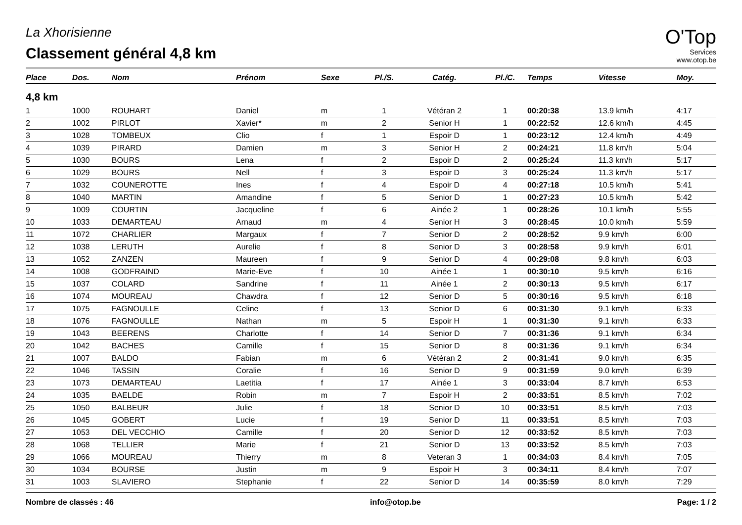La Xhorisienne
Classement général 4,8 km
O'Top
Services
www.otop.be
| Place | Dos. | Nom | Prénom | Sexe | Pl./S. | Catég. | Pl./C. | Temps | Vitesse | Moy. |
| --- | --- | --- | --- | --- | --- | --- | --- | --- | --- | --- |
| 4,8 km | | | | | | | | | | |
| 1 | 1000 | ROUHART | Daniel | m | 1 | Vétéran 2 | 1 | 00:20:38 | 13.9 km/h | 4:17 |
| 2 | 1002 | PIRLOT | Xavier* | m | 2 | Senior H | 1 | 00:22:52 | 12.6 km/h | 4:45 |
| 3 | 1028 | TOMBEUX | Clio | f | 1 | Espoir D | 1 | 00:23:12 | 12.4 km/h | 4:49 |
| 4 | 1039 | PIRARD | Damien | m | 3 | Senior H | 2 | 00:24:21 | 11.8 km/h | 5:04 |
| 5 | 1030 | BOURS | Lena | f | 2 | Espoir D | 2 | 00:25:24 | 11.3 km/h | 5:17 |
| 6 | 1029 | BOURS | Nell | f | 3 | Espoir D | 3 | 00:25:24 | 11.3 km/h | 5:17 |
| 7 | 1032 | COUNEROTTE | Ines | f | 4 | Espoir D | 4 | 00:27:18 | 10.5 km/h | 5:41 |
| 8 | 1040 | MARTIN | Amandine | f | 5 | Senior D | 1 | 00:27:23 | 10.5 km/h | 5:42 |
| 9 | 1009 | COURTIN | Jacqueline | f | 6 | Ainée 2 | 1 | 00:28:26 | 10.1 km/h | 5:55 |
| 10 | 1033 | DEMARTEAU | Arnaud | m | 4 | Senior H | 3 | 00:28:45 | 10.0 km/h | 5:59 |
| 11 | 1072 | CHARLIER | Margaux | f | 7 | Senior D | 2 | 00:28:52 | 9.9 km/h | 6:00 |
| 12 | 1038 | LERUTH | Aurelie | f | 8 | Senior D | 3 | 00:28:58 | 9.9 km/h | 6:01 |
| 13 | 1052 | ZANZEN | Maureen | f | 9 | Senior D | 4 | 00:29:08 | 9.8 km/h | 6:03 |
| 14 | 1008 | GODFRAIND | Marie-Eve | f | 10 | Ainée 1 | 1 | 00:30:10 | 9.5 km/h | 6:16 |
| 15 | 1037 | COLARD | Sandrine | f | 11 | Ainée 1 | 2 | 00:30:13 | 9.5 km/h | 6:17 |
| 16 | 1074 | MOUREAU | Chawdra | f | 12 | Senior D | 5 | 00:30:16 | 9.5 km/h | 6:18 |
| 17 | 1075 | FAGNOULLE | Celine | f | 13 | Senior D | 6 | 00:31:30 | 9.1 km/h | 6:33 |
| 18 | 1076 | FAGNOULLE | Nathan | m | 5 | Espoir H | 1 | 00:31:30 | 9.1 km/h | 6:33 |
| 19 | 1043 | BEERENS | Charlotte | f | 14 | Senior D | 7 | 00:31:36 | 9.1 km/h | 6:34 |
| 20 | 1042 | BACHES | Camille | f | 15 | Senior D | 8 | 00:31:36 | 9.1 km/h | 6:34 |
| 21 | 1007 | BALDO | Fabian | m | 6 | Vétéran 2 | 2 | 00:31:41 | 9.0 km/h | 6:35 |
| 22 | 1046 | TASSIN | Coralie | f | 16 | Senior D | 9 | 00:31:59 | 9.0 km/h | 6:39 |
| 23 | 1073 | DEMARTEAU | Laetitia | f | 17 | Ainée 1 | 3 | 00:33:04 | 8.7 km/h | 6:53 |
| 24 | 1035 | BAELDE | Robin | m | 7 | Espoir H | 2 | 00:33:51 | 8.5 km/h | 7:02 |
| 25 | 1050 | BALBEUR | Julie | f | 18 | Senior D | 10 | 00:33:51 | 8.5 km/h | 7:03 |
| 26 | 1045 | GOBERT | Lucie | f | 19 | Senior D | 11 | 00:33:51 | 8.5 km/h | 7:03 |
| 27 | 1053 | DEL VECCHIO | Camille | f | 20 | Senior D | 12 | 00:33:52 | 8.5 km/h | 7:03 |
| 28 | 1068 | TELLIER | Marie | f | 21 | Senior D | 13 | 00:33:52 | 8.5 km/h | 7:03 |
| 29 | 1066 | MOUREAU | Thierry | m | 8 | Veteran 3 | 1 | 00:34:03 | 8.4 km/h | 7:05 |
| 30 | 1034 | BOURSE | Justin | m | 9 | Espoir H | 3 | 00:34:11 | 8.4 km/h | 7:07 |
| 31 | 1003 | SLAVIERO | Stephanie | f | 22 | Senior D | 14 | 00:35:59 | 8.0 km/h | 7:29 |
Nombre de classés : 46 info@otop.be Page: 1 / 2